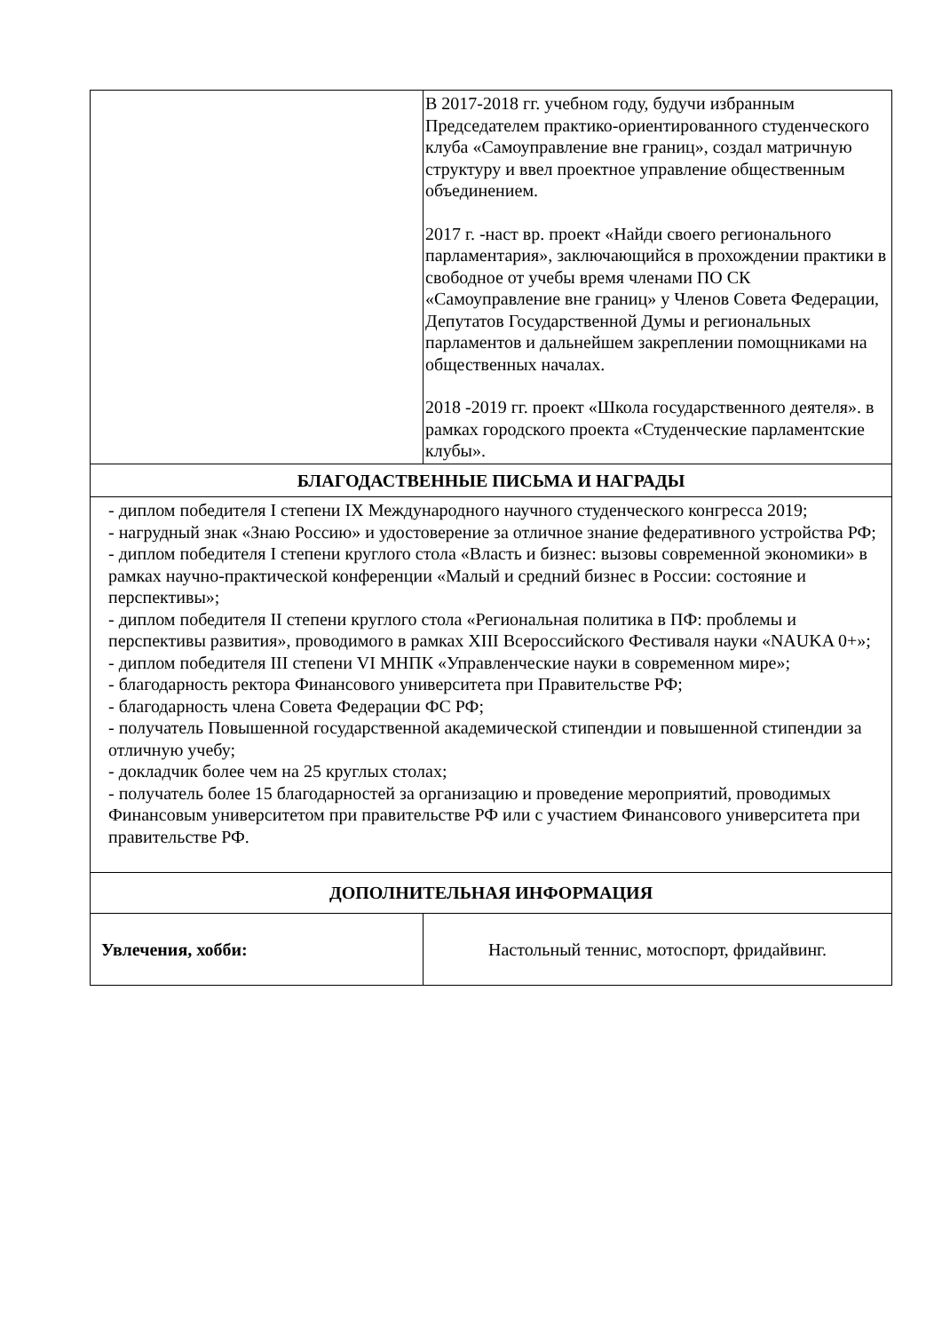| | В 2017-2018 гг. учебном году, будучи избранным Председателем практико-ориентированного студенческого клуба «Самоуправление вне границ», создал матричную структуру и ввел проектное управление общественным объединением. 2017 г. -наст вр. проект «Найди своего регионального парламентария», заключающийся в прохождении практики в свободное от учебы время членами ПО СК «Самоуправление вне границ» у Членов Совета Федерации, Депутатов Государственной Думы и региональных парламентов и дальнейшем закреплении помощниками на общественных началах. 2018 -2019 гг. проект «Школа государственного деятеля». в рамках городского проекта «Студенческие парламентские клубы». |
| БЛАГОДАСТВЕННЫЕ ПИСЬМА И НАГРАДЫ | |
| - диплом победителя I степени IX Международного научного студенческого конгресса 2019; - нагрудный знак «Знаю Россию» и удостоверение за отличное знание федеративного устройства РФ; - диплом победителя I степени круглого стола «Власть и бизнес: вызовы современной экономики» в рамках научно-практической конференции «Малый и средний бизнес в России: состояние и перспективы»; - диплом победителя II степени круглого стола «Региональная политика в ПФ: проблемы и перспективы развития», проводимого в рамках XIII Всероссийского Фестиваля науки «NAUKA 0+»; - диплом победителя III степени VI МНПК «Управленческие науки в современном мире»; - благодарность ректора Финансового университета при Правительстве РФ; - благодарность члена Совета Федерации ФС РФ; - получатель Повышенной государственной академической стипендии и повышенной стипендии за отличную учебу; - докладчик более чем на 25 круглых столах; - получатель более 15 благодарностей за организацию и проведение мероприятий, проводимых Финансовым университетом при правительстве РФ или с участием Финансового университета при правительстве РФ. | |
| ДОПОЛНИТЕЛЬНАЯ ИНФОРМАЦИЯ | |
| Увлечения, хобби: | Настольный теннис, мотоспорт, фридайвинг. |